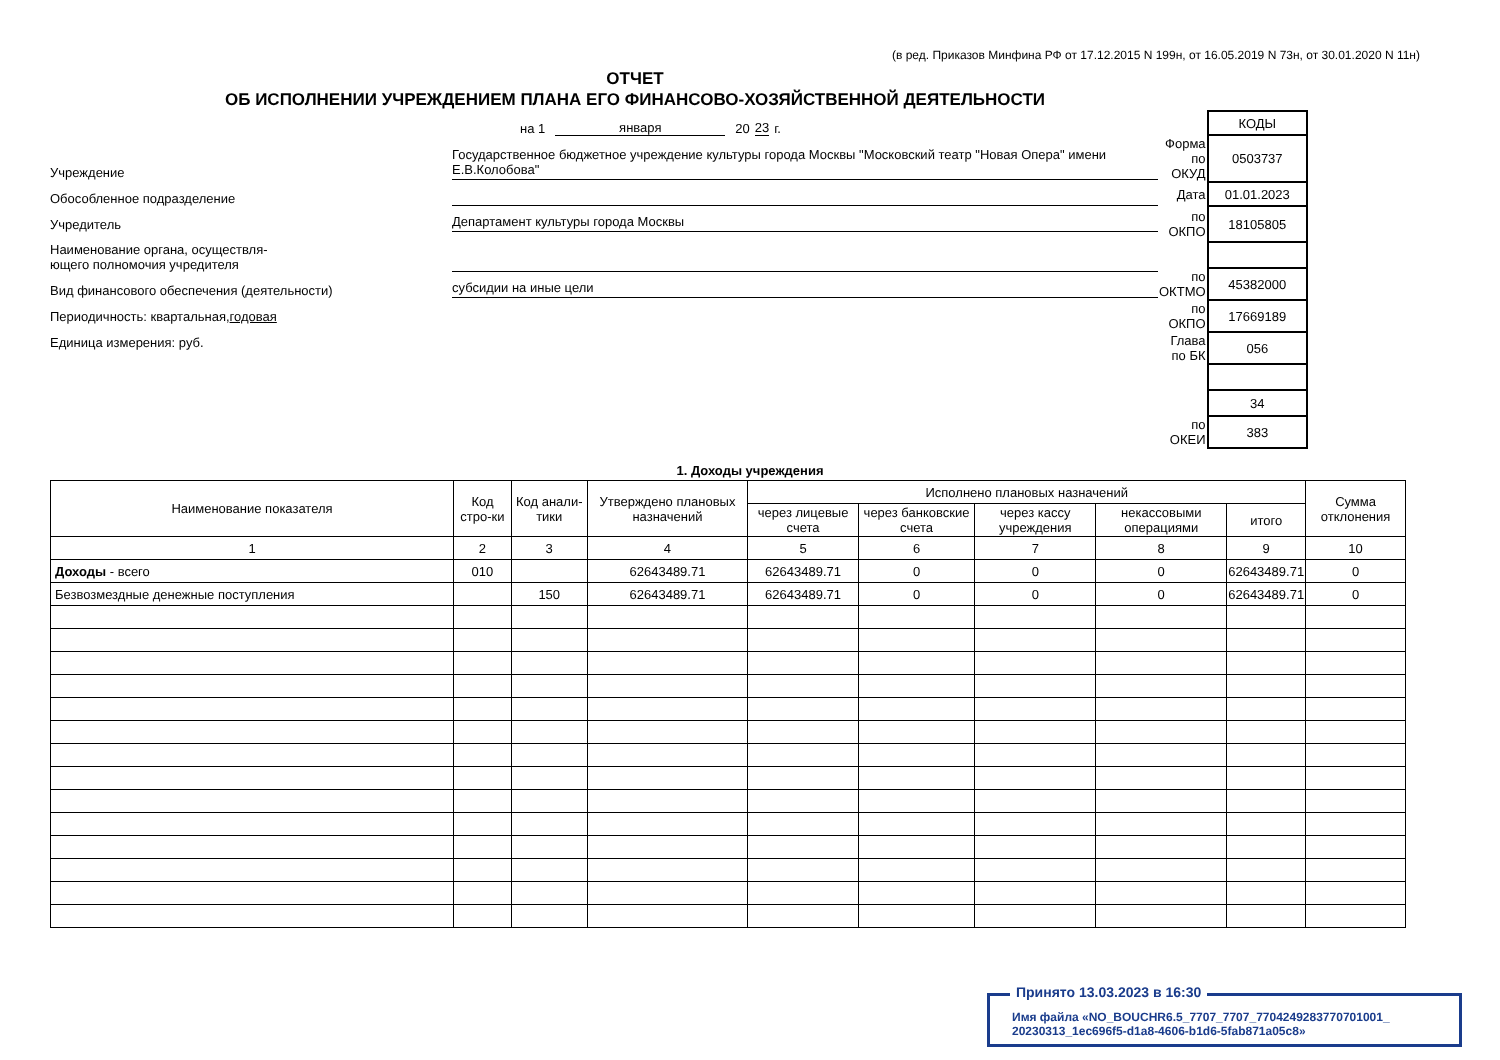(в ред. Приказов Минфина РФ от 17.12.2015 N 199н, от 16.05.2019 N 73н, от 30.01.2020 N 11н)
ОТЧЕТ
ОБ ИСПОЛНЕНИИ УЧРЕЖДЕНИЕМ ПЛАНА ЕГО ФИНАНСОВО-ХОЗЯЙСТВЕННОЙ ДЕЯТЕЛЬНОСТИ
на 1 января 20 23 г.
Учреждение Государственное бюджетное учреждение культуры города Москвы "Московский театр "Новая Опера" имени Е.В.Колобова"
Обособленное подразделение
Учредитель Департамент культуры города Москвы
Наименование органа, осуществля-
ющего полномочия учредителя
Вид финансового обеспечения (деятельности) субсидии на иные цели
Периодичность: квартальная,годовая
Единица измерения: руб.
| | КОДЫ |
| Форма по ОКУД | 0503737 |
| Дата | 01.01.2023 |
| по ОКПО | 18105805 |
| по ОКТМО | 45382000 |
| по ОКПО | 17669189 |
| Глава по БК | 056 |
| | 34 |
| по ОКЕИ | 383 |
1. Доходы учреждения
| Наименование показателя | Код стро-ки | Код анали-тики | Утверждено плановых назначений | Исполнено плановых назначений | | | | | Сумма отклонения |
| --- | --- | --- | --- | --- | --- | --- | --- | --- | --- |
| | | | | через лицевые счета | через банковские счета | через кассу учреждения | некассовыми операциями | итого | |
| 1 | 2 | 3 | 4 | 5 | 6 | 7 | 8 | 9 | 10 |
| Доходы - всего | 010 | | 62643489.71 | 62643489.71 | 0 | 0 | 0 | 62643489.71 | 0 |
| Безвозмездные денежные поступления | | 150 | 62643489.71 | 62643489.71 | 0 | 0 | 0 | 62643489.71 | 0 |
Принято 13.03.2023 в 16:30
Имя файла «NO_BOUCHR6.5_7707_7707_7704249283770701001_
20230313_1ec696f5-d1a8-4606-b1d6-5fab871a05c8»